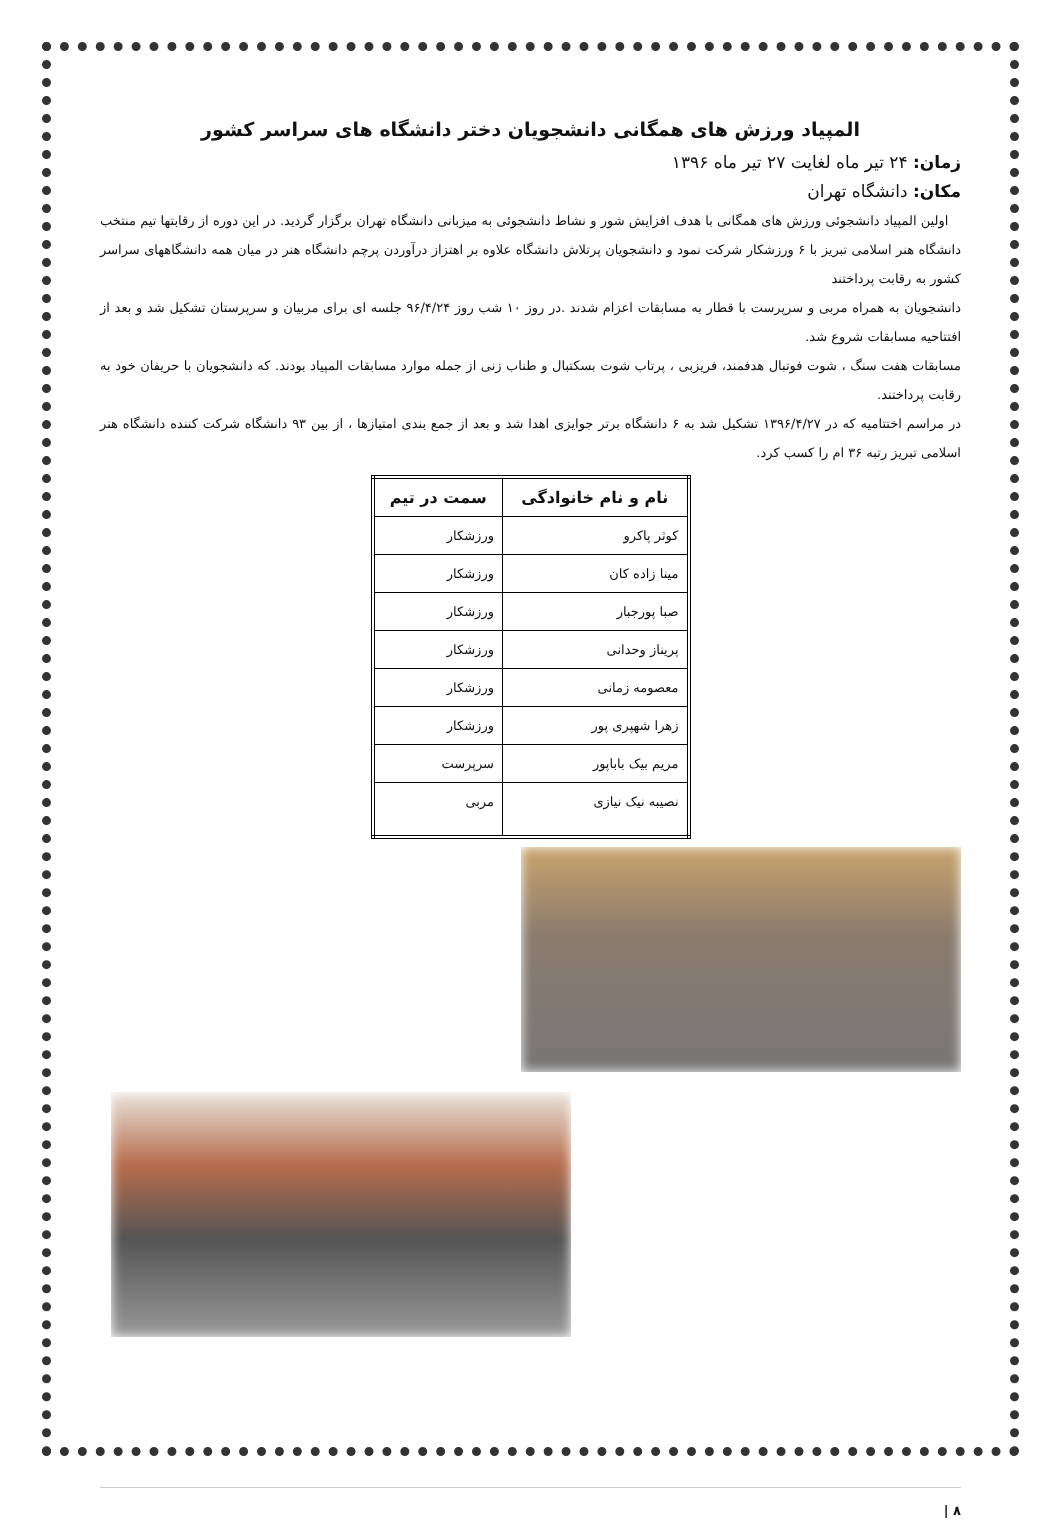المپیاد ورزش های همگانی دانشجویان دختر دانشگاه های سراسر کشور
زمان: ۲۴ تیر ماه لغایت ۲۷ تیر ماه ۱۳۹۶
مکان: دانشگاه تهران
اولین المپیاد دانشجوئی ورزش های همگانی با هدف افزایش شور و نشاط دانشجوئی به میزبانی دانشگاه تهران برگزار گردید. در این دوره از رقابتها تیم منتخب دانشگاه هنر اسلامی تبریز با ۶ ورزشکار شرکت نمود و دانشجویان پرتلاش دانشگاه علاوه بر اهتزاز درآوردن پرچم دانشگاه هنر در میان همه دانشگاههای سراسر کشور به رقابت پرداختند
دانشجویان به همراه مربی و سرپرست با قطار به مسابقات اعزام شدند .در روز ۱۰ شب روز ۹۶/۴/۲۴ جلسه ای برای مربیان و سرپرستان تشکیل شد و بعد از افتتاحیه مسابقات شروع شد.
مسابقات هفت سنگ ، شوت فوتبال هدفمند، فریزبی ، پرتاب شوت بسکتبال و طناب زنی از جمله موارد مسابقات المپیاد بودند. که دانشجویان با حریفان خود به رقابت پرداختند.
در مراسم اختتامیه که در ۱۳۹۶/۴/۲۷ تشکیل شد به ۶ دانشگاه برتر جوایزی اهدا شد و بعد از جمع بندی امتیازها ، از بین ۹۳ دانشگاه شرکت کننده دانشگاه هنر اسلامی تبریز رتبه ۳۶ ام را کسب کرد.
| نام و نام خانوادگی | سمت در تیم |
| --- | --- |
| کوثر پاکرو | ورزشکار |
| مینا زاده کان | ورزشکار |
| صبا پورجبار | ورزشکار |
| پریناز وحدانی | ورزشکار |
| معصومه زمانی | ورزشکار |
| زهرا شهپری پور | ورزشکار |
| مریم بیک باباپور | سرپرست |
| نصیبه نیک نیازی | مربی |
۸ |